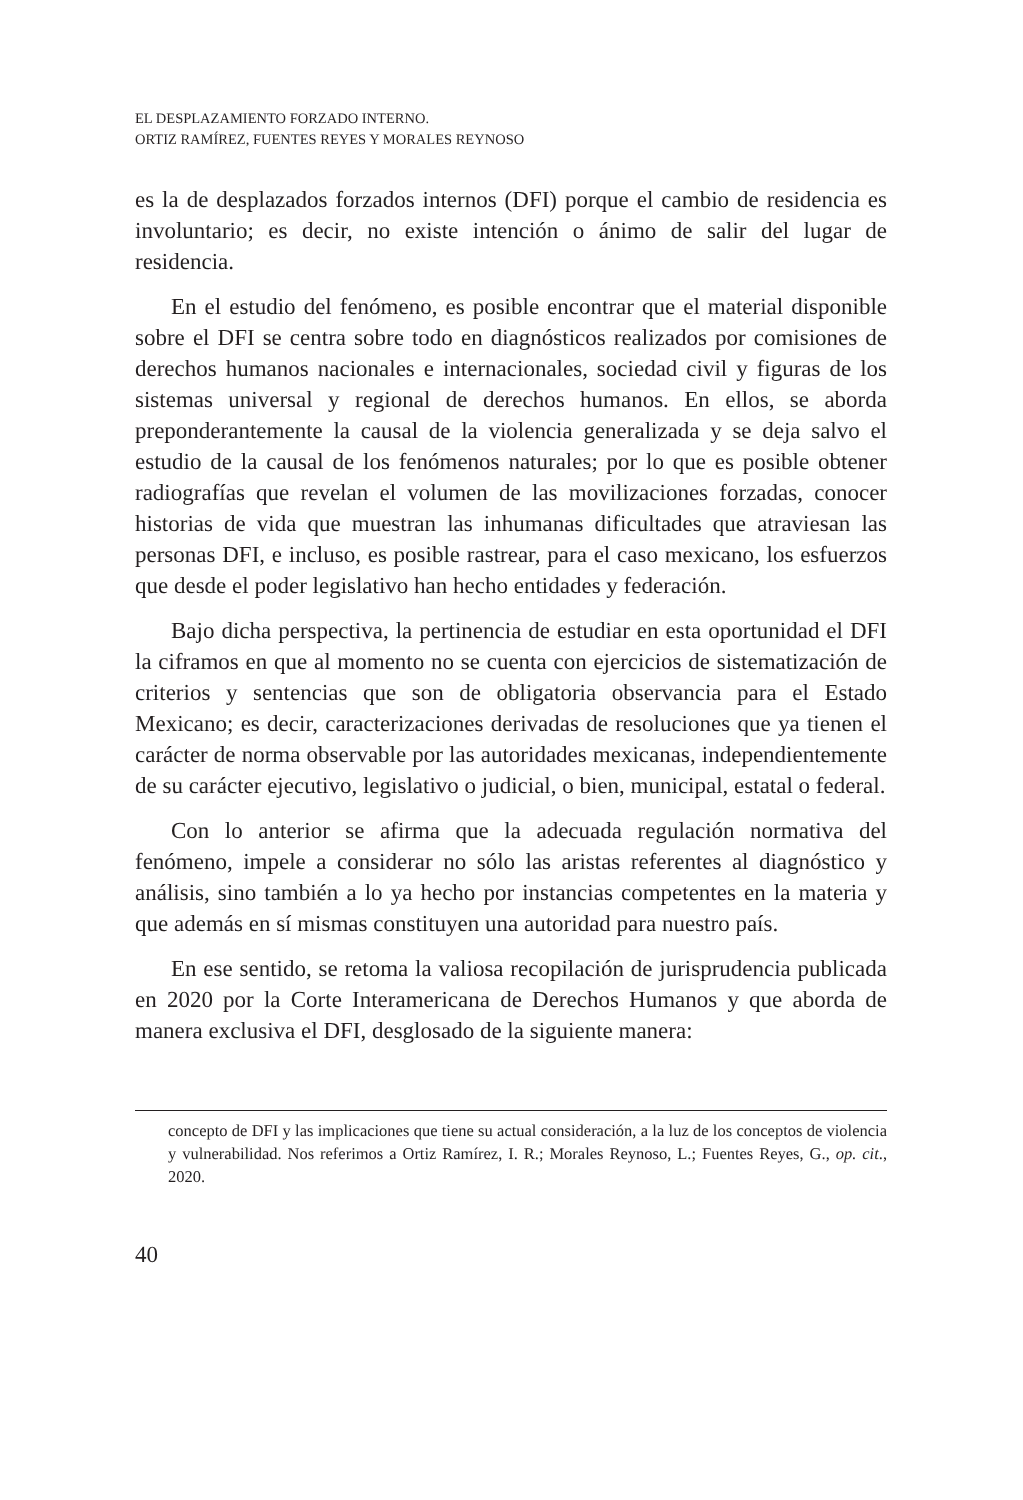EL DESPLAZAMIENTO FORZADO INTERNO.
ORTIZ RAMÍREZ, FUENTES REYES Y MORALES REYNOSO
es la de desplazados forzados internos (DFI) porque el cambio de residencia es involuntario; es decir, no existe intención o ánimo de salir del lugar de residencia.
En el estudio del fenómeno, es posible encontrar que el material disponible sobre el DFI se centra sobre todo en diagnósticos realizados por comisiones de derechos humanos nacionales e internacionales, sociedad civil y figuras de los sistemas universal y regional de derechos humanos. En ellos, se aborda preponderantemente la causal de la violencia generalizada y se deja salvo el estudio de la causal de los fenómenos naturales; por lo que es posible obtener radiografías que revelan el volumen de las movilizaciones forzadas, conocer historias de vida que muestran las inhumanas dificultades que atraviesan las personas DFI, e incluso, es posible rastrear, para el caso mexicano, los esfuerzos que desde el poder legislativo han hecho entidades y federación.
Bajo dicha perspectiva, la pertinencia de estudiar en esta oportunidad el DFI la ciframos en que al momento no se cuenta con ejercicios de sistematización de criterios y sentencias que son de obligatoria observancia para el Estado Mexicano; es decir, caracterizaciones derivadas de resoluciones que ya tienen el carácter de norma observable por las autoridades mexicanas, independientemente de su carácter ejecutivo, legislativo o judicial, o bien, municipal, estatal o federal.
Con lo anterior se afirma que la adecuada regulación normativa del fenómeno, impele a considerar no sólo las aristas referentes al diagnóstico y análisis, sino también a lo ya hecho por instancias competentes en la materia y que además en sí mismas constituyen una autoridad para nuestro país.
En ese sentido, se retoma la valiosa recopilación de jurisprudencia publicada en 2020 por la Corte Interamericana de Derechos Humanos y que aborda de manera exclusiva el DFI, desglosado de la siguiente manera:
concepto de DFI y las implicaciones que tiene su actual consideración, a la luz de los conceptos de violencia y vulnerabilidad. Nos referimos a Ortiz Ramírez, I. R.; Morales Reynoso, L.; Fuentes Reyes, G., op. cit., 2020.
40